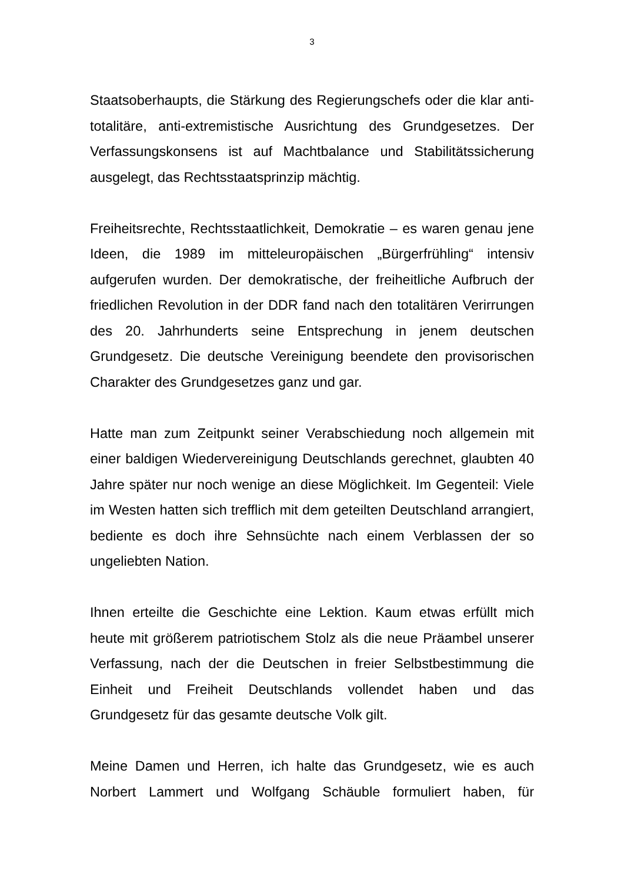3
Staatsoberhaupts, die Stärkung des Regierungschefs oder die klar anti-totalitäre, anti-extremistische Ausrichtung des Grundgesetzes. Der Verfassungskonsens ist auf Machtbalance und Stabilitätssicherung ausgelegt, das Rechtsstaatsprinzip mächtig.
Freiheitsrechte, Rechtsstaatlichkeit, Demokratie – es waren genau jene Ideen, die 1989 im mitteleuropäischen „Bürgerfrühling“ intensiv aufgerufen wurden. Der demokratische, der freiheitliche Aufbruch der friedlichen Revolution in der DDR fand nach den totalitären Verirrungen des 20. Jahrhunderts seine Entsprechung in jenem deutschen Grundgesetz. Die deutsche Vereinigung beendete den provisorischen Charakter des Grundgesetzes ganz und gar.
Hatte man zum Zeitpunkt seiner Verabschiedung noch allgemein mit einer baldigen Wiedervereinigung Deutschlands gerechnet, glaubten 40 Jahre später nur noch wenige an diese Möglichkeit. Im Gegenteil: Viele im Westen hatten sich trefflich mit dem geteilten Deutschland arrangiert, bediente es doch ihre Sehnsüchte nach einem Verblassen der so ungeliebten Nation.
Ihnen erteilte die Geschichte eine Lektion. Kaum etwas erfüllt mich heute mit größerem patriotischem Stolz als die neue Präambel unserer Verfassung, nach der die Deutschen in freier Selbstbestimmung die Einheit und Freiheit Deutschlands vollendet haben und das Grundgesetz für das gesamte deutsche Volk gilt.
Meine Damen und Herren, ich halte das Grundgesetz, wie es auch Norbert Lammert und Wolfgang Schäuble formuliert haben, für